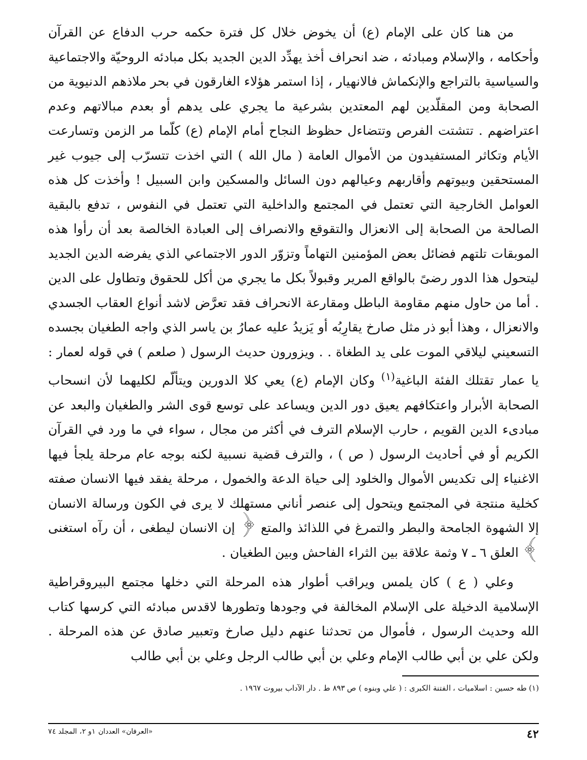من هنا كان على الإمام (ع) أن يخوض خلال كل فترة حكمه حرب الدفاع عن القرآن وأحكامه ، والإسلام ومبادئه ، ضد انحراف أخذ يهدِّد الدين الجديد بكل مبادئه الروحيّة والاجتماعية والسياسية بالتراجع والإنكماش فالانهيار ، إذا استمر هؤلاء الغارقون في بحر ملاذهم الدنيوية من الصحابة ومن المقلّدين لهم المعتدين بشرعية ما يجري على يدهم أو بعدم مبالاتهم وعدم اعتراضهم . تتشتت الفرص وتتضاءل حظوظ النجاح أمام الإمام (ع) كلّما مر الزمن وتسارعت الأيام وتكاثر المستفيدون من الأموال العامة ( مال الله ) التي اخذت تتسرّب إلى جيوب غير المستحقين وبيوتهم وأقاربهم وعيالهم دون السائل والمسكين وابن السبيل ! وأخذت كل هذه العوامل الخارجية التي تعتمل في المجتمع والداخلية التي تعتمل في النفوس ، تدفع بالبقية الصالحة من الصحابة إلى الانعزال والتقوقع والانصراف إلى العبادة الخالصة بعد أن رأوا هذه الموبقات تلتهم فضائل بعض المؤمنين التهاماً وتزوّر الدور الاجتماعي الذي يفرضه الدين الجديد ليتحول هذا الدور رضىً بالواقع المرير وقبولاً بكل ما يجري من أكل للحقوق وتطاول على الدين . أما من حاول منهم مقاومة الباطل ومقارعة الانحراف فقد تعرَّض لاشد أنواع العقاب الجسدي والانعزال ، وهذا أبو ذر مثل صارخ يقارِبُه أو يَزيدُ عليه عمارُ بن ياسر الذي واجه الطغيان بجسده التسعيني ليلاقي الموت على يد الطغاة . . ويزورون حديث الرسول ( صلعم ) في قوله لعمار : يا عمار تقتلك الفئة الباغية<sup>(١)</sup> وكان الإمام (ع) يعي كلا الدورين ويتألّم لكليهما لأن انسحاب الصحابة الأبرار واعتكافهم يعيق دور الدين ويساعد على توسع قوى الشر والطغيان والبعد عن مبادىء الدين القويم ، حارب الإسلام الترف في أكثر من مجال ، سواء في ما ورد في القرآن الكريم أو في أحاديث الرسول ( ص ) ، والترف قضية نسبية لكنه بوجه عام مرحلة يلجأ فيها الاغنياء إلى تكديس الأموال والخلود إلى حياة الدعة والخمول ، مرحلة يفقد فيها الانسان صفته كخلية منتجة في المجتمع ويتحول إلى عنصر أناني مستهلك لا يرى في الكون ورسالة الانسان إلا الشهوة الجامحة والبطر والتمرغ في اللذائذ والمتع ﴿ إن الانسان ليطغى ، أن رآه استغنى ﴾ العلق ٦ ـ ٧ وثمة علاقة بين الثراء الفاحش وبين الطغيان .
وعلي ( ع ) كان يلمس ويراقب أطوار هذه المرحلة التي دخلها مجتمع البيروقراطية الإسلامية الدخيلة على الإسلام المخالفة في وجودها وتطورها لاقدس مبادئه التي كرسها كتاب الله وحديث الرسول ، فأموال من تحدثنا عنهم دليل صارخ وتعبير صادق عن هذه المرحلة . ولكن علي بن أبي طالب الإمام وعلي بن أبي طالب الرجل وعلي بن أبي طالب
(١) طه حسين : اسلاميات ، الفتنة الكبرى : ( علي وبنوه ) ص ٨٩٣ ط . دار الآداب بيروت ١٩٦٧ .
٤٢ «العرفان» العددان ١و ٢، المجلد ٧٤